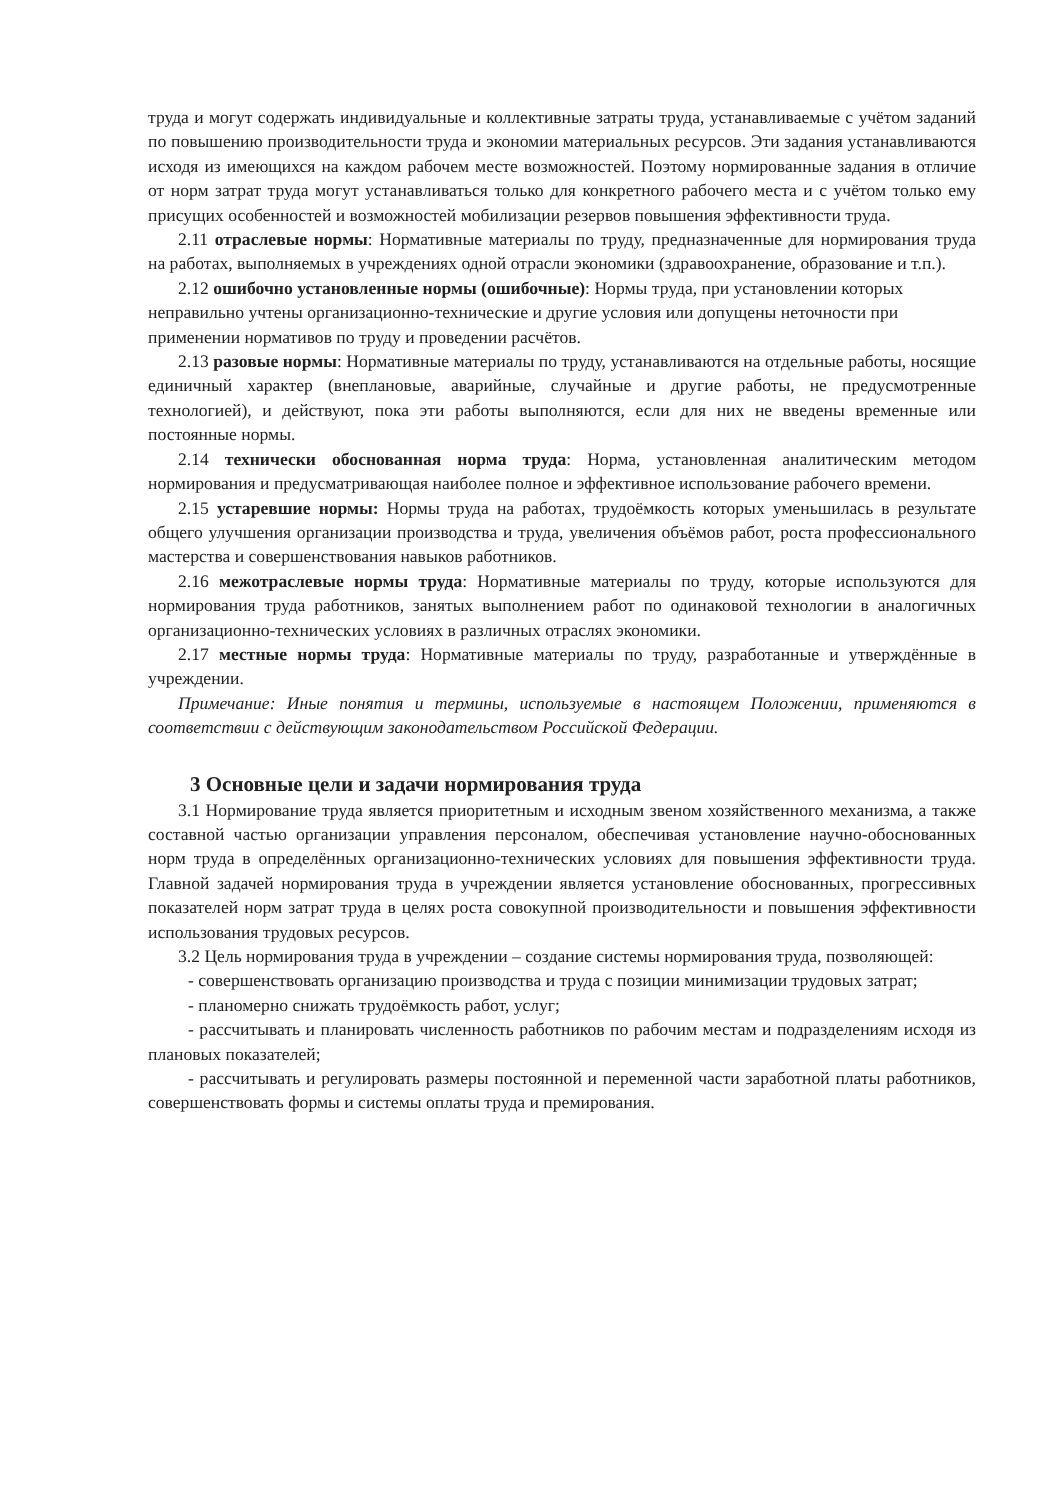труда и могут содержать индивидуальные и коллективные затраты труда, устанавливаемые с учётом заданий по повышению производительности труда и экономии материальных ресурсов. Эти задания устанавливаются исходя из имеющихся на каждом рабочем месте возможностей. Поэтому нормированные задания в отличие от норм затрат труда могут устанавливаться только для конкретного рабочего места и с учётом только ему присущих особенностей и возможностей мобилизации резервов повышения эффективности труда.
2.11 отраслевые нормы: Нормативные материалы по труду, предназначенные для нормирования труда на работах, выполняемых в учреждениях одной отрасли экономики (здравоохранение, образование и т.п.).
2.12 ошибочно установленные нормы (ошибочные): Нормы труда, при установлении которых
неправильно учтены организационно-технические и другие условия или допущены неточности при
применении нормативов по труду и проведении расчётов.
2.13 разовые нормы: Нормативные материалы по труду, устанавливаются на отдельные работы, носящие единичный характер (внеплановые, аварийные, случайные и другие работы, не предусмотренные технологией), и действуют, пока эти работы выполняются, если для них не введены временные или постоянные нормы.
2.14 технически обоснованная норма труда: Норма, установленная аналитическим методом нормирования и предусматривающая наиболее полное и эффективное использование рабочего времени.
2.15 устаревшие нормы: Нормы труда на работах, трудоёмкость которых уменьшилась в результате общего улучшения организации производства и труда, увеличения объёмов работ, роста профессионального мастерства и совершенствования навыков работников.
2.16 межотраслевые нормы труда: Нормативные материалы по труду, которые используются для нормирования труда работников, занятых выполнением работ по одинаковой технологии в аналогичных организационно-технических условиях в различных отраслях экономики.
2.17 местные нормы труда: Нормативные материалы по труду, разработанные и утверждённые в учреждении.
Примечание: Иные понятия и термины, используемые в настоящем Положении, применяются в соответствии с действующим законодательством Российской Федерации.
3 Основные цели и задачи нормирования труда
3.1 Нормирование труда является приоритетным и исходным звеном хозяйственного механизма, а также составной частью организации управления персоналом, обеспечивая установление научно-обоснованных норм труда в определённых организационно-технических условиях для повышения эффективности труда. Главной задачей нормирования труда в учреждении является установление обоснованных, прогрессивных показателей норм затрат труда в целях роста совокупной производительности и повышения эффективности использования трудовых ресурсов.
3.2 Цель нормирования труда в учреждении – создание системы нормирования труда, позволяющей:
- совершенствовать организацию производства и труда с позиции минимизации трудовых затрат;
- планомерно снижать трудоёмкость работ, услуг;
- рассчитывать и планировать численность работников по рабочим местам и подразделениям исходя из плановых показателей;
- рассчитывать и регулировать размеры постоянной и переменной части заработной платы работников, совершенствовать формы и системы оплаты труда и премирования.